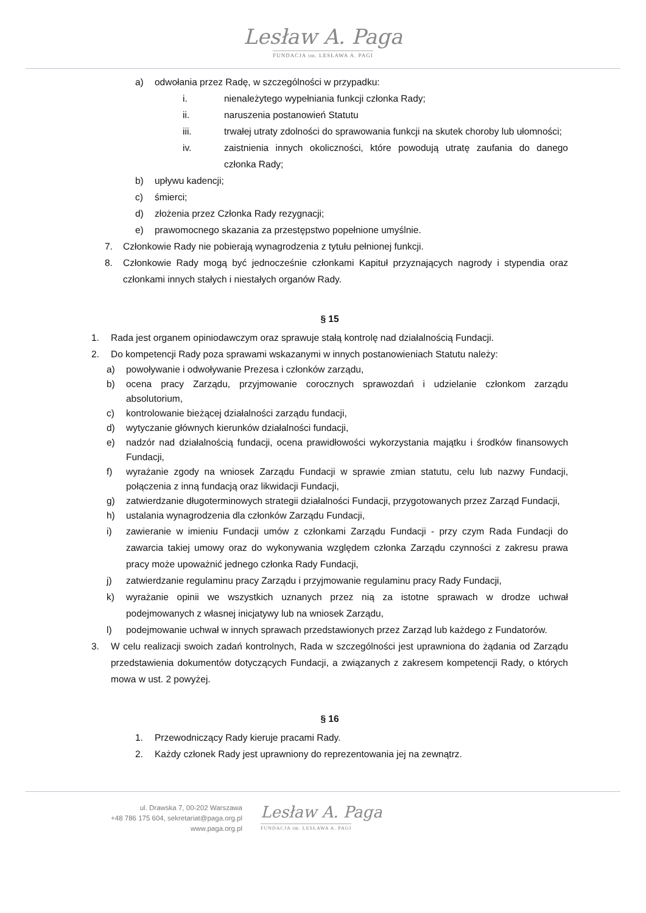Lesław A. Paga
FUNDACJA im. LESŁAWA A. PAGI
a) odwołania przez Radę, w szczególności w przypadku:
i. nienależytego wypełniania funkcji członka Rady;
ii. naruszenia postanowień Statutu
iii. trwałej utraty zdolności do sprawowania funkcji na skutek choroby lub ułomności;
iv. zaistnienia innych okoliczności, które powodują utratę zaufania do danego członka Rady;
b) upływu kadencji;
c) śmierci;
d) złożenia przez Członka Rady rezygnacji;
e) prawomocnego skazania za przestępstwo popełnione umyślnie.
7. Członkowie Rady nie pobierają wynagrodzenia z tytułu pełnionej funkcji.
8. Członkowie Rady mogą być jednocześnie członkami Kapituł przyznających nagrody i stypendia oraz członkami innych stałych i niestałych organów Rady.
§ 15
1. Rada jest organem opiniodawczym oraz sprawuje stałą kontrolę nad działalnością Fundacji.
2. Do kompetencji Rady poza sprawami wskazanymi w innych postanowieniach Statutu należy:
a) powoływanie i odwoływanie Prezesa i członków zarządu,
b) ocena pracy Zarządu, przyjmowanie corocznych sprawozdań i udzielanie członkom zarządu absolutorium,
c) kontrolowanie bieżącej działalności zarządu fundacji,
d) wytyczanie głównych kierunków działalności fundacji,
e) nadzór nad działalnością fundacji, ocena prawidłowości wykorzystania majątku i środków finansowych Fundacji,
f) wyrażanie zgody na wniosek Zarządu Fundacji w sprawie zmian statutu, celu lub nazwy Fundacji, połączenia z inną fundacją oraz likwidacji Fundacji,
g) zatwierdzanie długoterminowych strategii działalności Fundacji, przygotowanych przez Zarząd Fundacji,
h) ustalania wynagrodzenia dla członków Zarządu Fundacji,
i) zawieranie w imieniu Fundacji umów z członkami Zarządu Fundacji - przy czym Rada Fundacji do zawarcia takiej umowy oraz do wykonywania względem członka Zarządu czynności z zakresu prawa pracy może upoważnić jednego członka Rady Fundacji,
j) zatwierdzanie regulaminu pracy Zarządu i przyjmowanie regulaminu pracy Rady Fundacji,
k) wyrażanie opinii we wszystkich uznanych przez nią za istotne sprawach w drodze uchwał podejmowanych z własnej inicjatywy lub na wniosek Zarządu,
l) podejmowanie uchwał w innych sprawach przedstawionych przez Zarząd lub każdego z Fundatorów.
3. W celu realizacji swoich zadań kontrolnych, Rada w szczególności jest uprawniona do żądania od Zarządu przedstawienia dokumentów dotyczących Fundacji, a związanych z zakresem kompetencji Rady, o których mowa w ust. 2 powyżej.
§ 16
1. Przewodniczący Rady kieruje pracami Rady.
2. Każdy członek Rady jest uprawniony do reprezentowania jej na zewnątrz.
ul. Drawska 7, 00-202 Warszawa
+48 786 175 604, sekretariat@paga.org.pl
www.paga.org.pl
Lesław A. Paga
FUNDACJA im. LESŁAWA A. PAGI